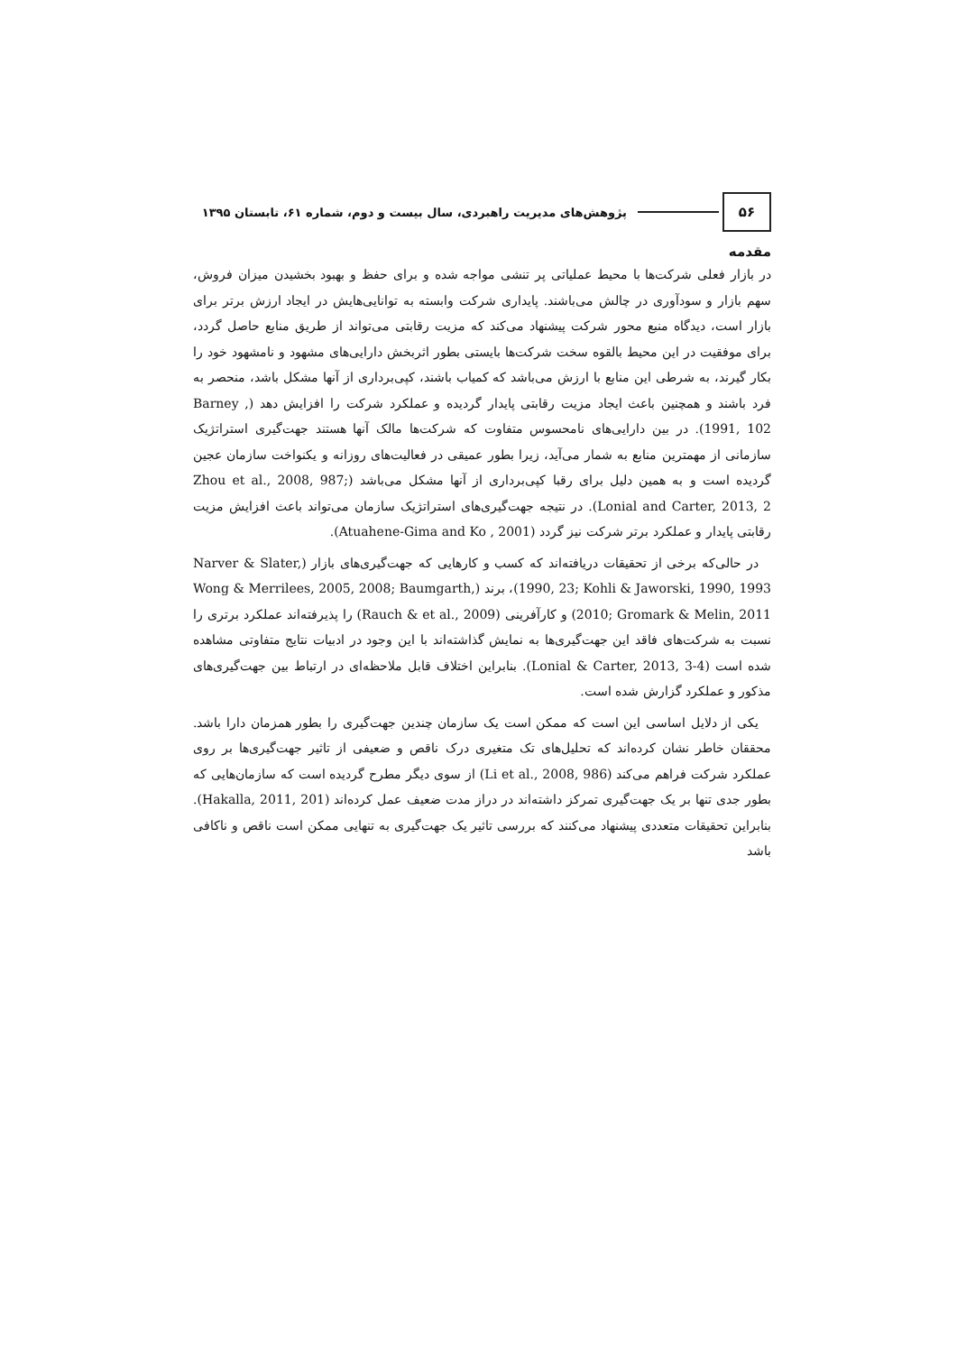۵۶
پژوهش‌های مدیریت راهبردی، سال بیست و دوم، شماره ۶۱، تابستان ۱۳۹۵
مقدمه
در بازار فعلی شرکت‌ها با محیط عملیاتی پر تنشی مواجه شده و برای حفظ و بهبود بخشیدن میزان فروش، سهم بازار و سودآوری در چالش می‌باشند. پایداری شرکت وابسته به توانایی‌هایش در ایجاد ارزش برتر برای بازار است، دیدگاه منبع محور شرکت پیشنهاد می‌کند که مزیت رقابتی می‌تواند از طریق منابع حاصل گردد، برای موفقیت در این محیط بالقوه سخت شرکت‌ها بایستی بطور اثربخش دارایی‌های مشهود و نامشهود خود را بکار گیرند، به شرطی این منابع با ارزش می‌باشد که کمیاب باشند، کپی‌برداری از آنها مشکل باشد، منحصر به فرد باشند و همچنین باعث ایجاد مزیت رقابتی پایدار گردیده و عملکرد شرکت را افزایش دهد (Barney , 1991, 102). در بین دارایی‌های نامحسوس متفاوت که شرکت‌ها مالک آنها هستند جهت‌گیری استراتژیک سازمانی از مهمترین منابع به شمار می‌آید، زیرا بطور عمیقی در فعالیت‌های روزانه و یکنواخت سازمان عجین گردیده است و به همین دلیل برای رقبا کپی‌برداری از آنها مشکل می‌باشد (Zhou et al., 2008, 987; Lonial and Carter, 2013, 2). در نتیجه جهت‌گیری‌های استراتژیک سازمان می‌تواند باعث افزایش مزیت رقابتی پایدار و عملکرد برتر شرکت نیز گردد (Atuahene-Gima and Ko , 2001).
در حالی‌که برخی از تحقیقات دریافته‌اند که کسب و کارهایی که جهت‌گیری‌های بازار (Narver & Slater, 1990, 23; Kohli & Jaworski, 1990, 1993)، برند (Wong & Merrilees, 2005, 2008; Baumgarth, 2010; Gromark & Melin, 2011) و کارآفرینی (Rauch & et al., 2009) را پذیرفته‌اند عملکرد برتری را نسبت به شرکت‌های فاقد این جهت‌گیری‌ها به نمایش گذاشته‌اند با این وجود در ادبیات نتایج متفاوتی مشاهده شده است (Lonial & Carter, 2013, 3-4). بنابراین اختلاف قابل ملاحظه‌ای در ارتباط بین جهت‌گیری‌های مذکور و عملکرد گزارش شده است.
یکی از دلایل اساسی این است که ممکن است یک سازمان چندین جهت‌گیری را بطور همزمان دارا باشد. محققان خاطر نشان کرده‌اند که تحلیل‌های تک متغیری درک ناقص و ضعیفی از تاثیر جهت‌گیری‌ها بر روی عملکرد شرکت فراهم می‌کند (Li et al., 2008, 986) از سوی دیگر مطرح گردیده است که سازمان‌هایی که بطور جدی تنها بر یک جهت‌گیری تمرکز داشته‌اند در دراز مدت ضعیف عمل کرده‌اند (Hakalla, 2011, 201). بنابراین تحقیقات متعددی پیشنهاد می‌کنند که بررسی تاثیر یک جهت‌گیری به تنهایی ممکن است ناقص و ناکافی باشد